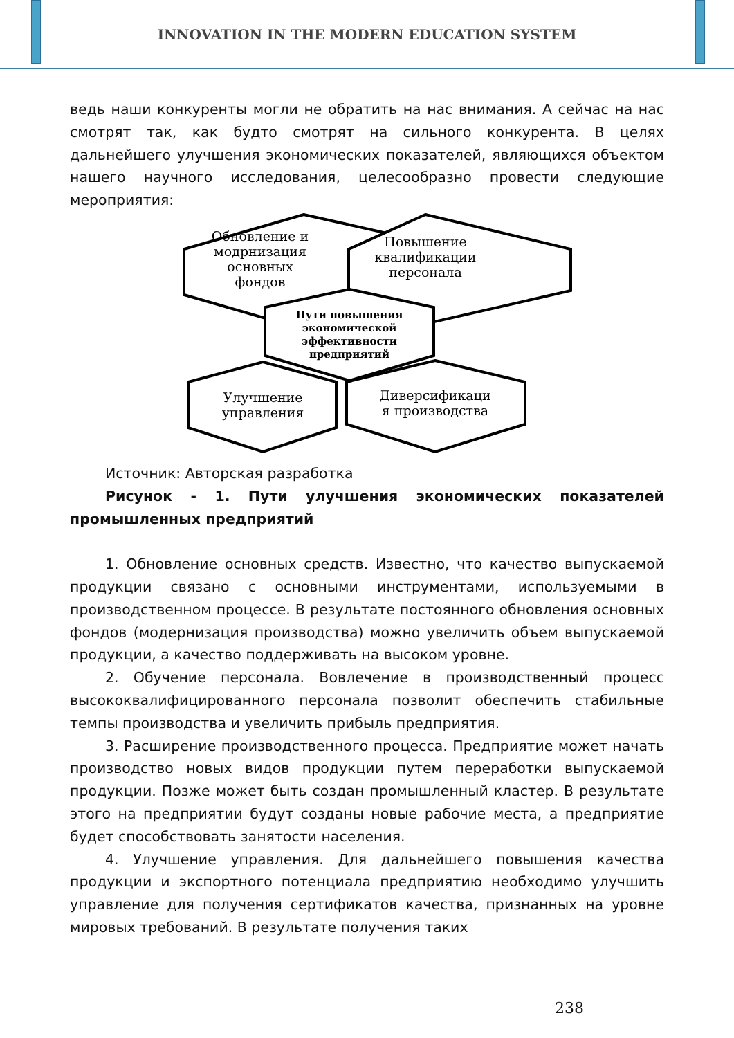INNOVATION IN THE MODERN EDUCATION SYSTEM
ведь наши конкуренты могли не обратить на нас внимания. А сейчас на нас смотрят так, как будто смотрят на сильного конкурента. В целях дальнейшего улучшения экономических показателей, являющихся объектом нашего научного исследования, целесообразно провести следующие мероприятия:
Обновление и
модрнизация
основных
фондов
Повышение
квалификации
персонала
Пути повышения
экономической
эффективности
предприятий
Улучшение
управления
Диверсификаци
я производства
Источник: Авторская разработка
Рисунок - 1. Пути улучшения экономических показателей промышленных предприятий
1. Обновление основных средств. Известно, что качество выпускаемой продукции связано с основными инструментами, используемыми в производственном процессе. В результате постоянного обновления основных фондов (модернизация производства) можно увеличить объем выпускаемой продукции, а качество поддерживать на высоком уровне.
2. Обучение персонала. Вовлечение в производственный процесс высококвалифицированного персонала позволит обеспечить стабильные темпы производства и увеличить прибыль предприятия.
3. Расширение производственного процесса. Предприятие может начать производство новых видов продукции путем переработки выпускаемой продукции. Позже может быть создан промышленный кластер. В результате этого на предприятии будут созданы новые рабочие места, а предприятие будет способствовать занятости населения.
4. Улучшение управления. Для дальнейшего повышения качества продукции и экспортного потенциала предприятию необходимо улучшить управление для получения сертификатов качества, признанных на уровне мировых требований. В результате получения таких
238